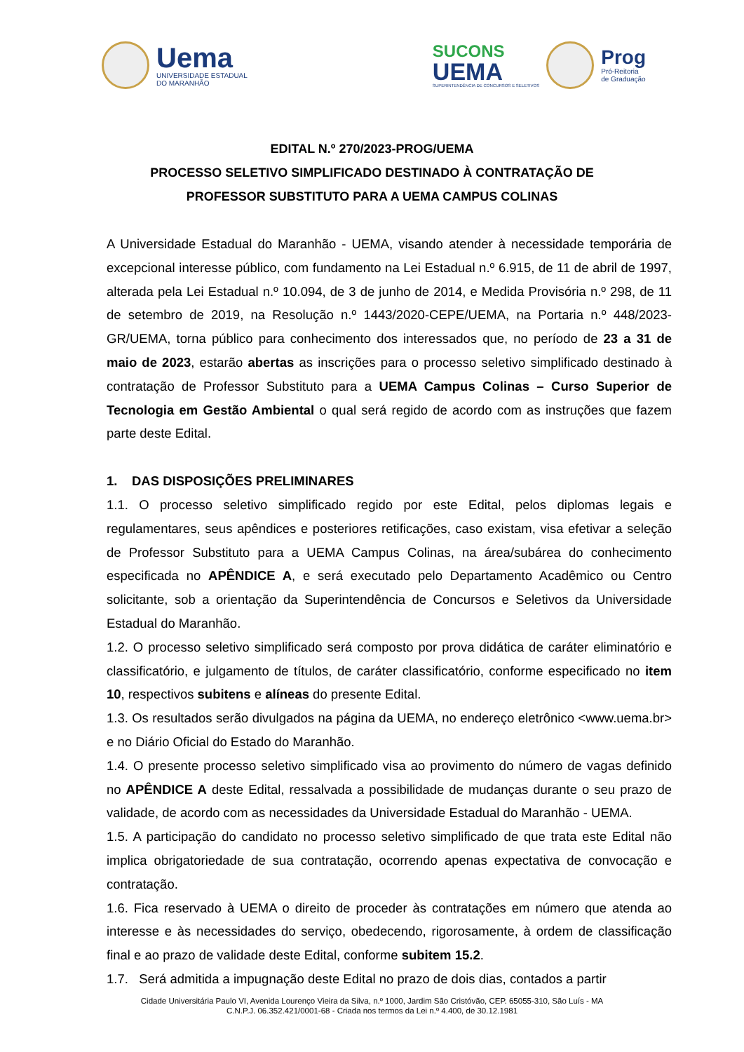Uema
UNIVERSIDADE ESTADUAL
DO MARANHÃO
SUCONS
UEMA
SUPERINTENDÊNCIA DE CONCURSOS E SELETIVOS
Prog
Pró-Reitoria
de Graduação
EDITAL N.º 270/2023-PROG/UEMA
PROCESSO SELETIVO SIMPLIFICADO DESTINADO À CONTRATAÇÃO DE
PROFESSOR SUBSTITUTO PARA A UEMA CAMPUS COLINAS
A Universidade Estadual do Maranhão - UEMA, visando atender à necessidade temporária de excepcional interesse público, com fundamento na Lei Estadual n.º 6.915, de 11 de abril de 1997, alterada pela Lei Estadual n.º 10.094, de 3 de junho de 2014, e Medida Provisória n.º 298, de 11 de setembro de 2019, na Resolução n.º 1443/2020-CEPE/UEMA, na Portaria n.º 448/2023-GR/UEMA, torna público para conhecimento dos interessados que, no período de 23 a 31 de maio de 2023, estarão abertas as inscrições para o processo seletivo simplificado destinado à contratação de Professor Substituto para a UEMA Campus Colinas – Curso Superior de Tecnologia em Gestão Ambiental o qual será regido de acordo com as instruções que fazem parte deste Edital.
1. DAS DISPOSIÇÕES PRELIMINARES
1.1. O processo seletivo simplificado regido por este Edital, pelos diplomas legais e regulamentares, seus apêndices e posteriores retificações, caso existam, visa efetivar a seleção de Professor Substituto para a UEMA Campus Colinas, na área/subárea do conhecimento especificada no APÊNDICE A, e será executado pelo Departamento Acadêmico ou Centro solicitante, sob a orientação da Superintendência de Concursos e Seletivos da Universidade Estadual do Maranhão.
1.2. O processo seletivo simplificado será composto por prova didática de caráter eliminatório e classificatório, e julgamento de títulos, de caráter classificatório, conforme especificado no item 10, respectivos subitens e alíneas do presente Edital.
1.3. Os resultados serão divulgados na página da UEMA, no endereço eletrônico <www.uema.br> e no Diário Oficial do Estado do Maranhão.
1.4. O presente processo seletivo simplificado visa ao provimento do número de vagas definido no APÊNDICE A deste Edital, ressalvada a possibilidade de mudanças durante o seu prazo de validade, de acordo com as necessidades da Universidade Estadual do Maranhão - UEMA.
1.5. A participação do candidato no processo seletivo simplificado de que trata este Edital não implica obrigatoriedade de sua contratação, ocorrendo apenas expectativa de convocação e contratação.
1.6. Fica reservado à UEMA o direito de proceder às contratações em número que atenda ao interesse e às necessidades do serviço, obedecendo, rigorosamente, à ordem de classificação final e ao prazo de validade deste Edital, conforme subitem 15.2.
1.7. Será admitida a impugnação deste Edital no prazo de dois dias, contados a partir
Cidade Universitária Paulo VI, Avenida Lourenço Vieira da Silva, n.º 1000, Jardim São Cristóvão, CEP. 65055-310, São Luís - MA
C.N.P.J. 06.352.421/0001-68 - Criada nos termos da Lei n.º 4.400, de 30.12.1981